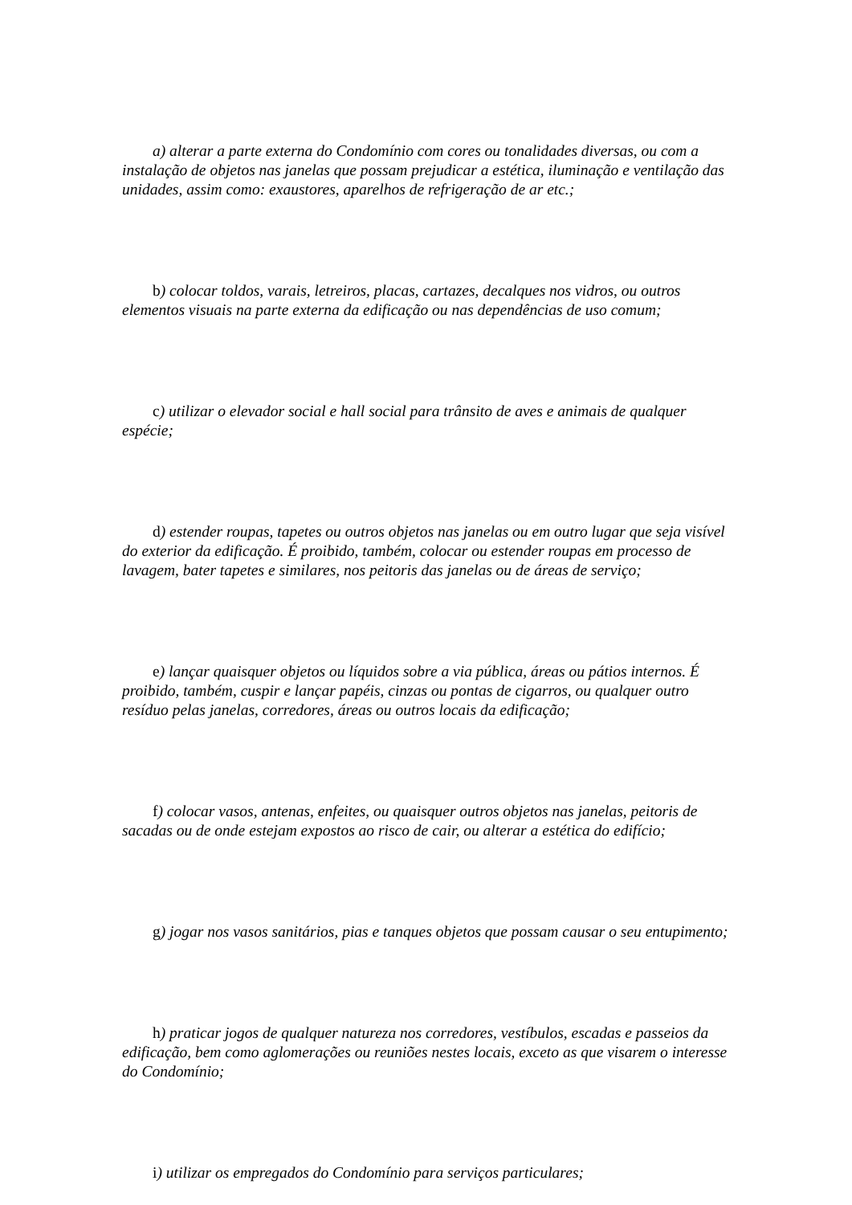a) alterar a parte externa do Condomínio com cores ou tonalidades diversas, ou com a instalação de objetos nas janelas que possam prejudicar a estética, iluminação e ventilação das unidades, assim como: exaustores, aparelhos de refrigeração de ar etc.;
b) colocar toldos, varais, letreiros, placas, cartazes, decalques nos vidros, ou outros elementos visuais na parte externa da edificação ou nas dependências de uso comum;
c) utilizar o elevador social e hall social para trânsito de aves e animais de qualquer espécie;
d) estender roupas, tapetes ou outros objetos nas janelas ou em outro lugar que seja visível do exterior da edificação. É proibido, também, colocar ou estender roupas em processo de lavagem, bater tapetes e similares, nos peitoris das janelas ou de áreas de serviço;
e) lançar quaisquer objetos ou líquidos sobre a via pública, áreas ou pátios internos. É proibido, também, cuspir e lançar papéis, cinzas ou pontas de cigarros, ou qualquer outro resíduo pelas janelas, corredores, áreas ou outros locais da edificação;
f) colocar vasos, antenas, enfeites, ou quaisquer outros objetos nas janelas, peitoris de sacadas ou de onde estejam expostos ao risco de cair, ou alterar a estética do edifício;
g) jogar nos vasos sanitários, pias e tanques objetos que possam causar o seu entupimento;
h) praticar jogos de qualquer natureza nos corredores, vestíbulos, escadas e passeios da edificação, bem como aglomerações ou reuniões nestes locais, exceto as que visarem o interesse do Condomínio;
i) utilizar os empregados do Condomínio para serviços particulares;